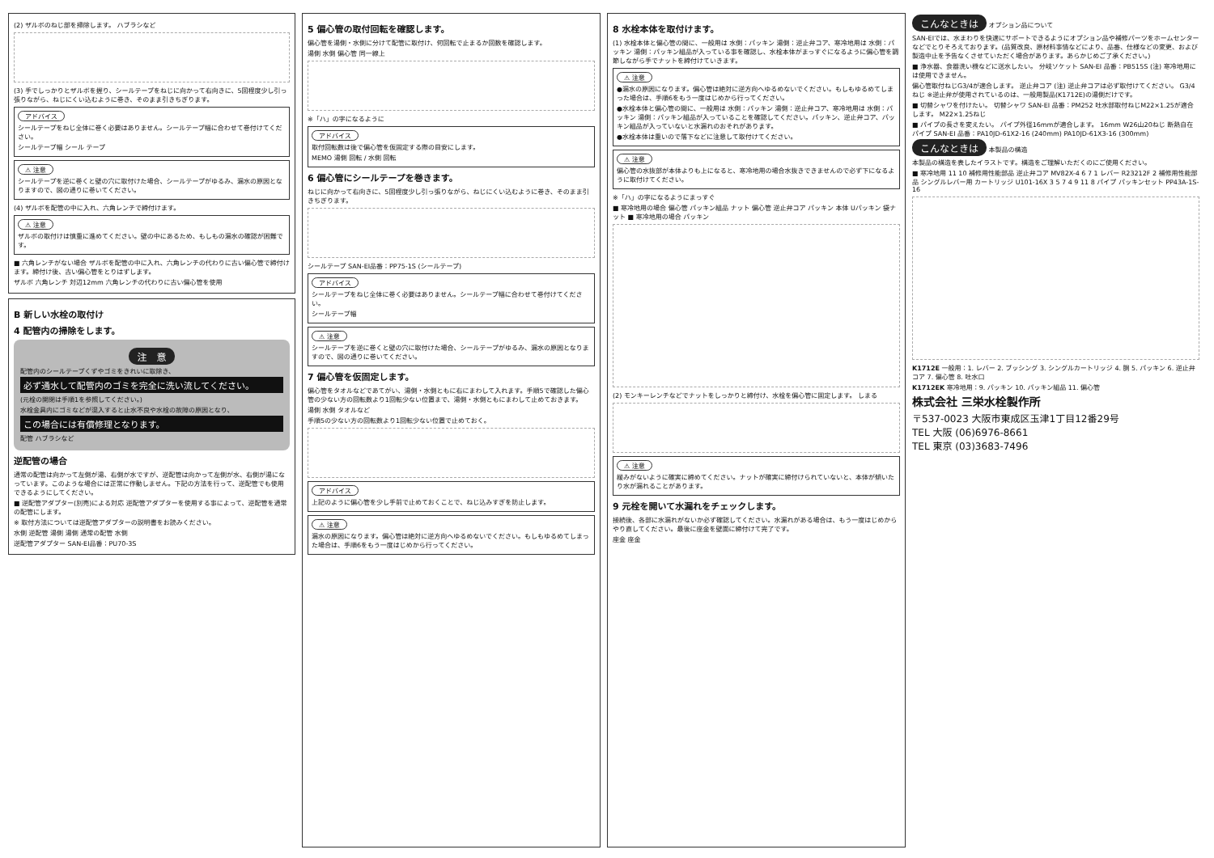(2) ザルボのねじ部を掃除します。 ハブラシなど
(3) 手でしっかりとザルボを握り、シールテープをねじに向かって右向きに、5回程度少し引っ張りながら、ねじにくい込むように巻き、そのまま引きちぎります。
アドバイス
シールテープをねじ全体に巻く必要はありません。シールテープ幅に合わせて巻付けてください。
シールテープ幅 シール テープ
⚠ 注意
シールテープを逆に巻くと壁の穴に取付けた場合、シールテープがゆるみ、漏水の原因となりますので、図の通りに巻いてください。
(4) ザルボを配管の中に入れ、六角レンチで締付けます。
⚠ 注意
ザルボの取付けは慎重に進めてください。壁の中にあるため、もしもの漏水の確認が困難です。
■ 六角レンチがない場合 ザルボを配管の中に入れ、六角レンチの代わりに古い偏心管で締付けます。締付け後、古い偏心管をとりはずします。
ザルボ 六角レンチ 対辺12mm 六角レンチの代わりに古い偏心管を使用
B 新しい水栓の取付け
4 配管内の掃除をします。
注　意
配管内のシールテープくずやゴミをきれいに取除き、
必ず通水して配管内のゴミを完全に洗い流してください。
(元栓の開閉は手順1を参照してください。)
水栓金具内にゴミなどが混入すると止水不良や水栓の故障の原因となり、
この場合には有償修理となります。
配管 ハブラシなど
逆配管の場合
通常の配管は向かって左側が湯、右側が水ですが、逆配管は向かって左側が水、右側が湯になっています。このような場合には正常に作動しません。下記の方法を行って、逆配管でも使用できるようにしてください。
■ 逆配管アダプター(別売)による対応 逆配管アダプターを使用する事によって、逆配管を通常の配管にします。
※ 取付方法については逆配管アダプターの説明書をお読みください。
水側 逆配管 湯側 湯側 通常の配管 水側
逆配管アダプター SAN-EI品番：PU70-3S
5 偏心管の取付回転を確認します。
偏心管を湯側・水側に分けて配管に取付け、何回転で止まるか回数を確認します。
湯側 水側 偏心管 同一線上
※「ハ」の字になるように
アドバイス
取付回転数は後で偏心管を仮固定する際の目安にします。
MEMO 湯側 回転 / 水側 回転
6 偏心管にシールテープを巻きます。
ねじに向かって右向きに、5回程度少し引っ張りながら、ねじにくい込むように巻き、そのまま引きちぎります。
シールテープ SAN-EI品番：PP75-1S (シールテープ)
アドバイス
シールテープをねじ全体に巻く必要はありません。シールテープ幅に合わせて巻付けてください。
シールテープ幅
⚠ 注意
シールテープを逆に巻くと壁の穴に取付けた場合、シールテープがゆるみ、漏水の原因となりますので、図の通りに巻いてください。
7 偏心管を仮固定します。
偏心管をタオルなどであてがい、湯側・水側ともに右にまわして入れます。手順5で確認した偏心管の少ない方の回転数より1回転少ない位置まで、湯側・水側ともにまわして止めておきます。
湯側 水側 タオルなど
手順5の少ない方の回転数より1回転少ない位置で止めておく。
アドバイス
上記のように偏心管を少し手前で止めておくことで、ねじ込みすぎを防止します。
⚠ 注意
漏水の原因になります。偏心管は絶対に逆方向へゆるめないでください。もしもゆるめてしまった場合は、手順6をもう一度はじめから行ってください。
8 水栓本体を取付けます。
(1) 水栓本体と偏心管の間に、一般用は 水側：パッキン 湯側：逆止弁コア、寒冷地用は 水側：パッキン 湯側：パッキン組品が入っている事を確認し、水栓本体がまっすぐになるように偏心管を調節しながら手でナットを締付けていきます。
⚠ 注意
●漏水の原因になります。偏心管は絶対に逆方向へゆるめないでください。もしもゆるめてしまった場合は、手順6をもう一度はじめから行ってください。
●水栓本体と偏心管の間に、一般用は 水側：パッキン 湯側：逆止弁コア、寒冷地用は 水側：パッキン 湯側：パッキン組品が入っていることを確認してください。パッキン、逆止弁コア、パッキン組品が入っていないと水漏れのおそれがあります。
●水栓本体は重いので落下などに注意して取付けてください。
⚠ 注意
偏心管の水抜部が本体よりも上になると、寒冷地用の場合水抜きできませんので必ず下になるように取付けてください。
※「ハ」の字になるようにまっすぐ
■ 寒冷地用の場合 偏心管 パッキン組品 ナット 偏心管 逆止弁コア パッキン 本体 Uパッキン 袋ナット ■ 寒冷地用の場合 パッキン
(2) モンキーレンチなどでナットをしっかりと締付け、水栓を偏心管に固定します。 しまる
⚠ 注意
緩みがないように確実に締めてください。ナットが確実に締付けられていないと、本体が傾いたり水が漏れることがあります。
9 元栓を開いて水漏れをチェックします。
接続後、各部に水漏れがないか必ず確認してください。水漏れがある場合は、もう一度はじめからやり直してください。最後に座金を壁面に締付けて完了です。
座金 座金
こんなときは オプション品について
SAN-EIでは、水まわりを快適にサポートできるようにオプション品や補修パーツをホームセンターなどでとりそろえております。(品質改良、原材料事情などにより、品番、仕様などの変更、および製造中止を予告なくさせていただく場合があります。あらかじめご了承ください。)
■ 浄水器、食器洗い機などに送水したい。 分岐ソケット SAN-EI 品番：PB515S (注) 寒冷地用には使用できません。
偏心管取付ねじG3/4が適合します。 逆止弁コア (注) 逆止弁コアは必ず取付けてください。 G3/4ねじ ※逆止弁が使用されているのは、一般用製品(K1712E)の湯側だけです。
■ 切替シャワを付けたい。 切替シャワ SAN-EI 品番：PM252 吐水部取付ねじM22×1.25が適合します。 M22×1.25ねじ
■ パイプの長さを変えたい。 パイプ外径16mmが適合します。 16mm W26山20ねじ 断熱自在パイプ SAN-EI 品番：PA10JD-61X2-16 (240mm) PA10JD-61X3-16 (300mm)
こんなときは 本製品の構造
本製品の構造を表したイラストです。構造をご理解いただくのにご使用ください。
■ 寒冷地用 11 10 補修用性能部品 逆止弁コア MV82X-4 6 7 1 レバー R23212F 2 補修用性能部品 シングルレバー用 カートリッジ U101-16X 3 5 7 4 9 11 8 パイプ パッキンセット PP43A-1S-16
K1712E 一般用：1. レバー 2. ブッシング 3. シングルカートリッジ 4. 胴 5. パッキン 6. 逆止弁コア 7. 偏心管 8. 吐水口
K1712EK 寒冷地用：9. パッキン 10. パッキン組品 11. 偏心管
株式会社 三栄水栓製作所
〒537-0023 大阪市東成区玉津1丁目12番29号
TEL 大阪 (06)6976-8661
TEL 東京 (03)3683-7496